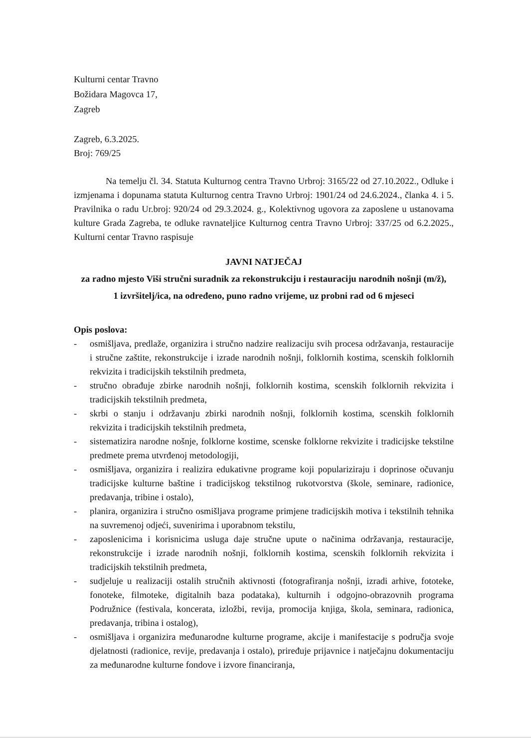Kulturni centar Travno
Božidara Magovca 17,
Zagreb
Zagreb, 6.3.2025.
Broj: 769/25
Na temelju čl. 34. Statuta Kulturnog centra Travno Urbroj: 3165/22 od 27.10.2022., Odluke i izmjenama i dopunama statuta Kulturnog centra Travno Urbroj: 1901/24 od 24.6.2024., članka 4. i 5. Pravilnika o radu Ur.broj: 920/24 od 29.3.2024. g., Kolektivnog ugovora za zaposlene u ustanovama kulture Grada Zagreba, te odluke ravnateljice Kulturnog centra Travno Urbroj: 337/25 od 6.2.2025., Kulturni centar Travno raspisuje
JAVNI NATJEČAJ
za radno mjesto Viši stručni suradnik za rekonstrukciju i restauraciju narodnih nošnji (m/ž),
1 izvršitelj/ica, na određeno, puno radno vrijeme, uz probni rad od 6 mjeseci
Opis poslova:
- osmišljava, predlaže, organizira i stručno nadzire realizaciju svih procesa održavanja, restauracije i stručne zaštite, rekonstrukcije i izrade narodnih nošnji, folklornih kostima, scenskih folklornih rekvizita i tradicijskih tekstilnih predmeta,
- stručno obrađuje zbirke narodnih nošnji, folklornih kostima, scenskih folklornih rekvizita i tradicijskih tekstilnih predmeta,
- skrbi o stanju i održavanju zbirki narodnih nošnji, folklornih kostima, scenskih folklornih rekvizita i tradicijskih tekstilnih predmeta,
- sistematizira narodne nošnje, folklorne kostime, scenske folklorne rekvizite i tradicijske tekstilne predmete prema utvrđenoj metodologiji,
- osmišljava, organizira i realizira edukativne programe koji populariziraju i doprinose očuvanju tradicijske kulturne baštine i tradicijskog tekstilnog rukotvorstva (škole, seminare, radionice, predavanja, tribine i ostalo),
- planira, organizira i stručno osmišljava programe primjene tradicijskih motiva i tekstilnih tehnika na suvremenoj odjeći, suvenirima i uporabnom tekstilu,
- zaposlenicima i korisnicima usluga daje stručne upute o načinima održavanja, restauracije, rekonstrukcije i izrade narodnih nošnji, folklornih kostima, scenskih folklornih rekvizita i tradicijskih tekstilnih predmeta,
- sudjeluje u realizaciji ostalih stručnih aktivnosti (fotografiranja nošnji, izradi arhive, fototeke, fonoteke, filmoteke, digitalnih baza podataka), kulturnih i odgojno-obrazovnih programa Podružnice (festivala, koncerata, izložbi, revija, promocija knjiga, škola, seminara, radionica, predavanja, tribina i ostalog),
- osmišljava i organizira međunarodne kulturne programe, akcije i manifestacije s područja svoje djelatnosti (radionice, revije, predavanja i ostalo), priređuje prijavnice i natječajnu dokumentaciju za međunarodne kulturne fondove i izvore financiranja,